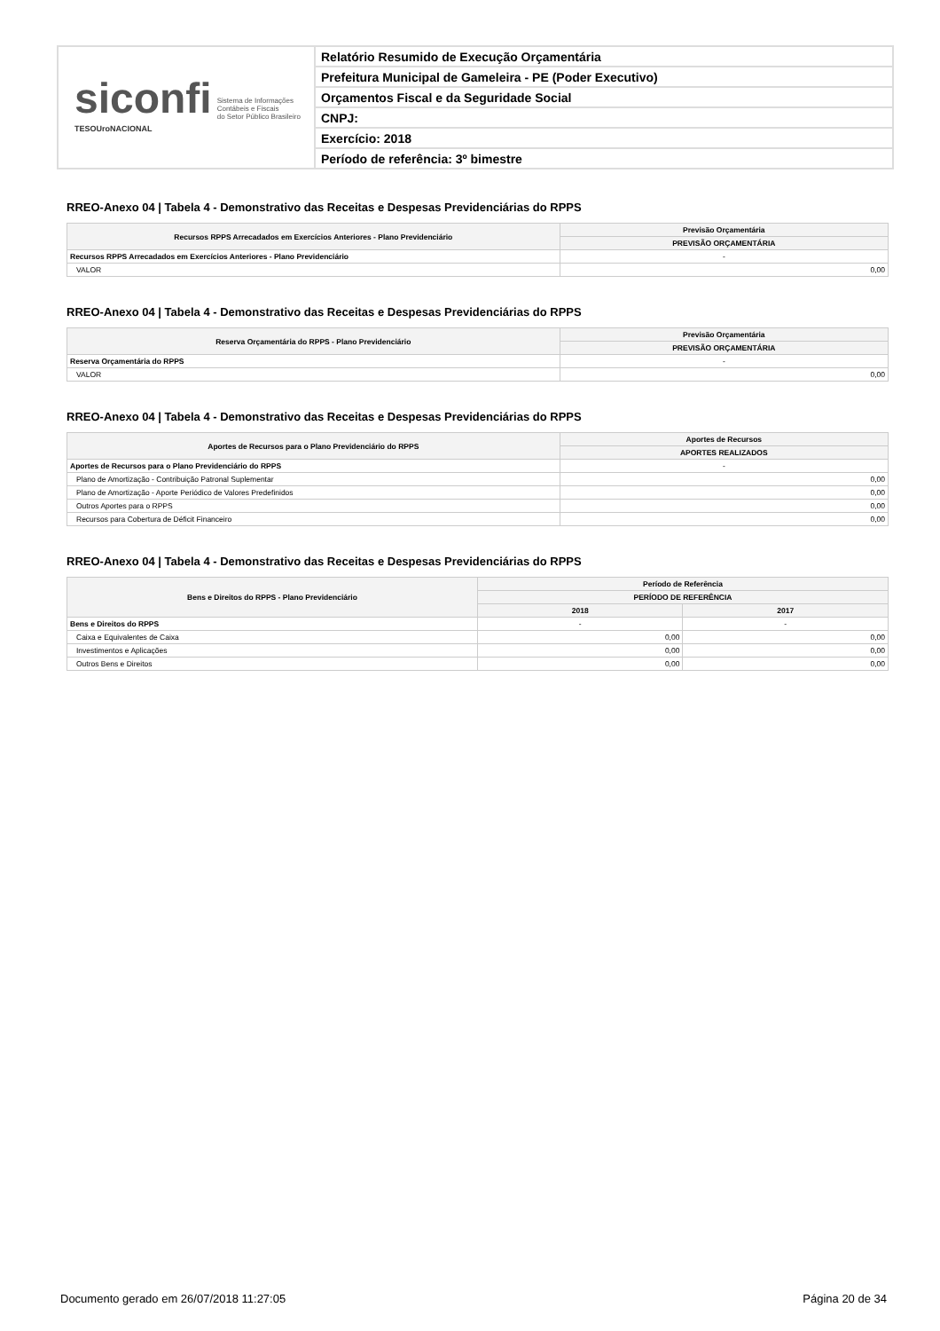siconfi Sistema de Informações
Contábeis e Fiscais
do Setor Público Brasileiro
TESOUroNACIONAL
Relatório Resumido de Execução Orçamentária
Prefeitura Municipal de Gameleira - PE (Poder Executivo)
Orçamentos Fiscal e da Seguridade Social
CNPJ:
Exercício: 2018
Período de referência: 3º bimestre
RREO-Anexo 04 | Tabela 4 - Demonstrativo das Receitas e Despesas Previdenciárias do RPPS
| Recursos RPPS Arrecadados em Exercícios Anteriores - Plano Previdenciário | Previsão Orçamentária |
| --- | --- |
| | PREVISÃO ORÇAMENTÁRIA |
| Recursos RPPS Arrecadados em Exercícios Anteriores - Plano Previdenciário | - |
| VALOR | 0,00 |
RREO-Anexo 04 | Tabela 4 - Demonstrativo das Receitas e Despesas Previdenciárias do RPPS
| Reserva Orçamentária do RPPS - Plano Previdenciário | Previsão Orçamentária |
| --- | --- |
| | PREVISÃO ORÇAMENTÁRIA |
| Reserva Orçamentária do RPPS | - |
| VALOR | 0,00 |
RREO-Anexo 04 | Tabela 4 - Demonstrativo das Receitas e Despesas Previdenciárias do RPPS
| Aportes de Recursos para o Plano Previdenciário do RPPS | Aportes de Recursos |
| --- | --- |
| | APORTES REALIZADOS |
| Aportes de Recursos para o Plano Previdenciário do RPPS | - |
| Plano de Amortização - Contribuição Patronal Suplementar | 0,00 |
| Plano de Amortização - Aporte Periódico de Valores Predefinidos | 0,00 |
| Outros Aportes para o RPPS | 0,00 |
| Recursos para Cobertura de Déficit Financeiro | 0,00 |
RREO-Anexo 04 | Tabela 4 - Demonstrativo das Receitas e Despesas Previdenciárias do RPPS
| Bens e Direitos do RPPS - Plano Previdenciário | Período de Referência | |
| --- | --- | --- |
| | PERÍODO DE REFERÊNCIA | |
| | 2018 | 2017 |
| Bens e Direitos do RPPS | - | - |
| Caixa e Equivalentes de Caixa | 0,00 | 0,00 |
| Investimentos e Aplicações | 0,00 | 0,00 |
| Outros Bens e Direitos | 0,00 | 0,00 |
Documento gerado em 26/07/2018 11:27:05 Página 20 de 34